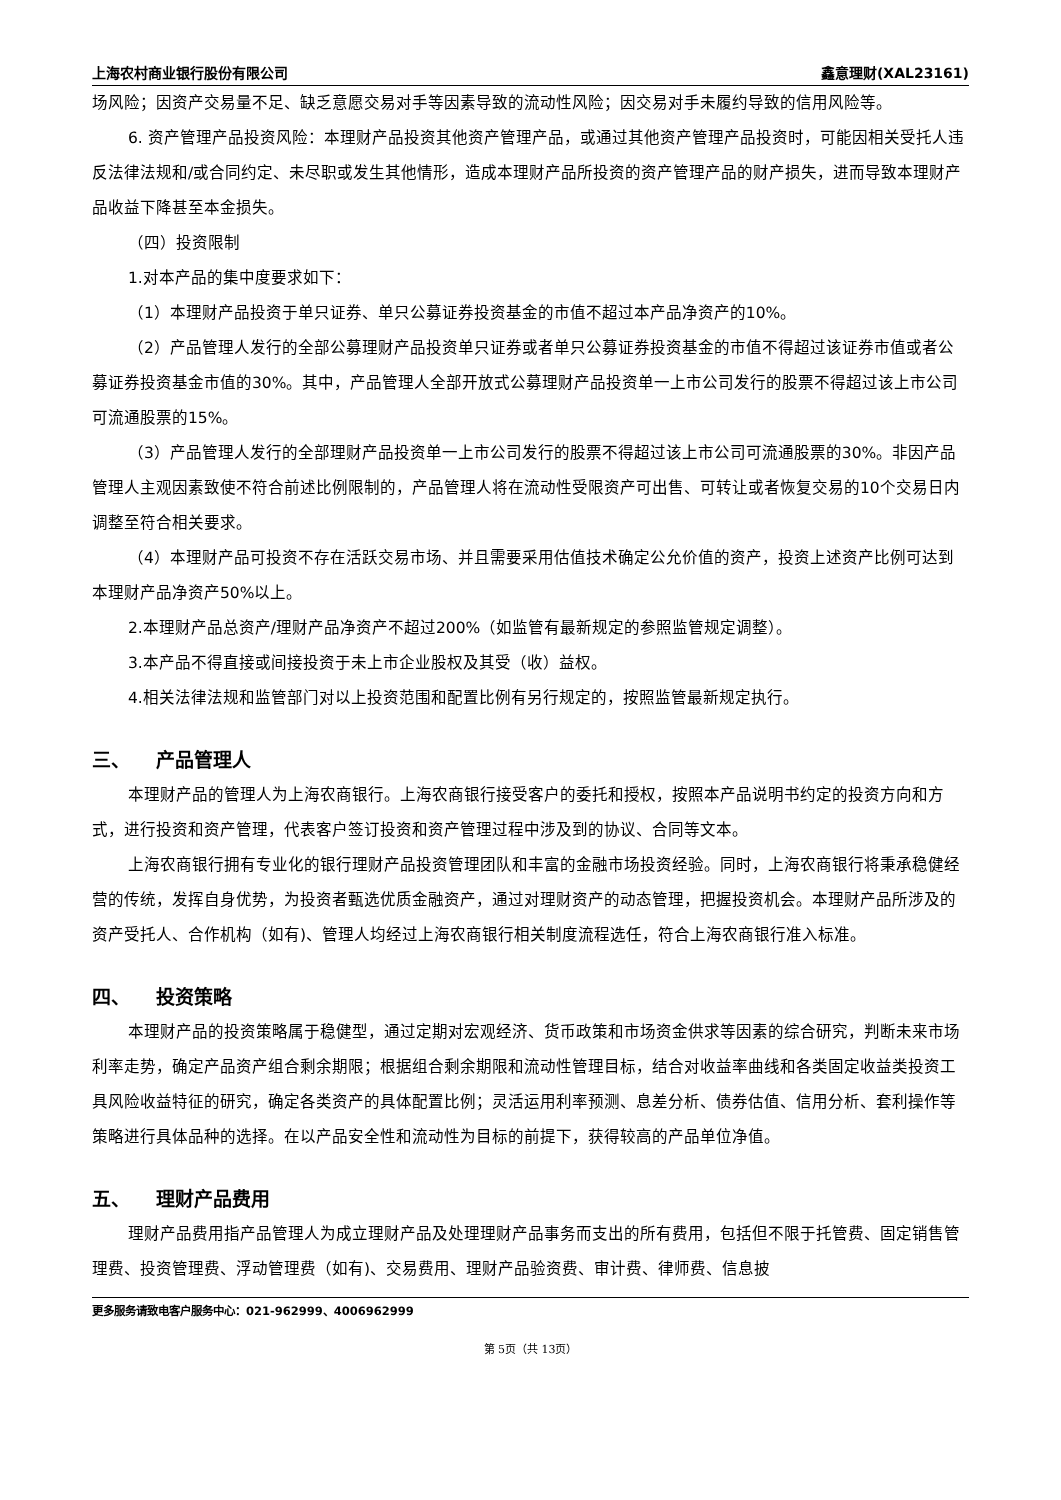上海农村商业银行股份有限公司 鑫意理财(XAL23161)
场风险；因资产交易量不足、缺乏意愿交易对手等因素导致的流动性风险；因交易对手未履约导致的信用风险等。
6. 资产管理产品投资风险：本理财产品投资其他资产管理产品，或通过其他资产管理产品投资时，可能因相关受托人违反法律法规和/或合同约定、未尽职或发生其他情形，造成本理财产品所投资的资产管理产品的财产损失，进而导致本理财产品收益下降甚至本金损失。
（四）投资限制
1.对本产品的集中度要求如下：
（1）本理财产品投资于单只证券、单只公募证券投资基金的市值不超过本产品净资产的10%。
（2）产品管理人发行的全部公募理财产品投资单只证券或者单只公募证券投资基金的市值不得超过该证券市值或者公募证券投资基金市值的30%。其中，产品管理人全部开放式公募理财产品投资单一上市公司发行的股票不得超过该上市公司可流通股票的15%。
（3）产品管理人发行的全部理财产品投资单一上市公司发行的股票不得超过该上市公司可流通股票的30%。非因产品管理人主观因素致使不符合前述比例限制的，产品管理人将在流动性受限资产可出售、可转让或者恢复交易的10个交易日内调整至符合相关要求。
（4）本理财产品可投资不存在活跃交易市场、并且需要采用估值技术确定公允价值的资产，投资上述资产比例可达到本理财产品净资产50%以上。
2.本理财产品总资产/理财产品净资产不超过200%（如监管有最新规定的参照监管规定调整）。
3.本产品不得直接或间接投资于未上市企业股权及其受（收）益权。
4.相关法律法规和监管部门对以上投资范围和配置比例有另行规定的，按照监管最新规定执行。
三、 产品管理人
本理财产品的管理人为上海农商银行。上海农商银行接受客户的委托和授权，按照本产品说明书约定的投资方向和方式，进行投资和资产管理，代表客户签订投资和资产管理过程中涉及到的协议、合同等文本。
上海农商银行拥有专业化的银行理财产品投资管理团队和丰富的金融市场投资经验。同时，上海农商银行将秉承稳健经营的传统，发挥自身优势，为投资者甄选优质金融资产，通过对理财资产的动态管理，把握投资机会。本理财产品所涉及的资产受托人、合作机构（如有)、管理人均经过上海农商银行相关制度流程选任，符合上海农商银行准入标准。
四、 投资策略
本理财产品的投资策略属于稳健型，通过定期对宏观经济、货币政策和市场资金供求等因素的综合研究，判断未来市场利率走势，确定产品资产组合剩余期限；根据组合剩余期限和流动性管理目标，结合对收益率曲线和各类固定收益类投资工具风险收益特征的研究，确定各类资产的具体配置比例；灵活运用利率预测、息差分析、债券估值、信用分析、套利操作等策略进行具体品种的选择。在以产品安全性和流动性为目标的前提下，获得较高的产品单位净值。
五、 理财产品费用
理财产品费用指产品管理人为成立理财产品及处理理财产品事务而支出的所有费用，包括但不限于托管费、固定销售管理费、投资管理费、浮动管理费（如有)、交易费用、理财产品验资费、审计费、律师费、信息披
更多服务请致电客户服务中心：021-962999、4006962999
第 5页（共 13页）